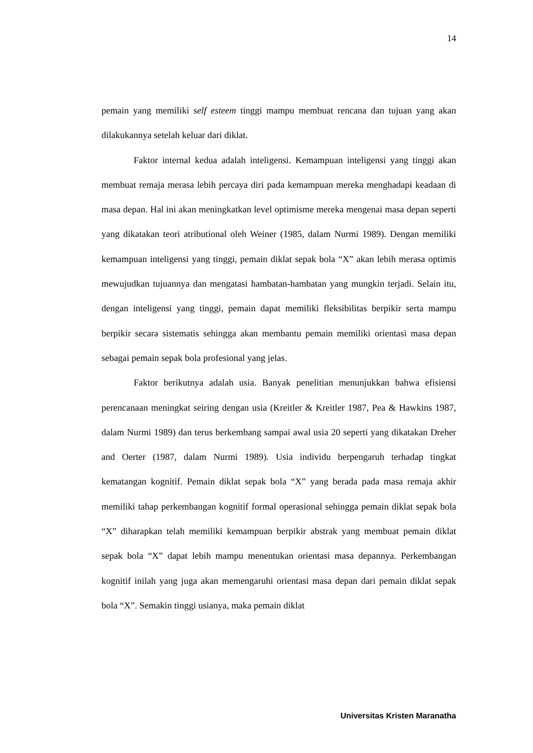14
pemain yang memiliki self esteem tinggi mampu membuat rencana dan tujuan yang akan dilakukannya setelah keluar dari diklat.
Faktor internal kedua adalah inteligensi. Kemampuan inteligensi yang tinggi akan membuat remaja merasa lebih percaya diri pada kemampuan mereka menghadapi keadaan di masa depan. Hal ini akan meningkatkan level optimisme mereka mengenai masa depan seperti yang dikatakan teori atributional oleh Weiner (1985, dalam Nurmi 1989). Dengan memiliki kemampuan inteligensi yang tinggi, pemain diklat sepak bola “X” akan lebih merasa optimis mewujudkan tujuannya dan mengatasi hambatan-hambatan yang mungkin terjadi. Selain itu, dengan inteligensi yang tinggi, pemain dapat memiliki fleksibilitas berpikir serta mampu berpikir secara sistematis sehingga akan membantu pemain memiliki orientasi masa depan sebagai pemain sepak bola profesional yang jelas.
Faktor berikutnya adalah usia. Banyak penelitian menunjukkan bahwa efisiensi perencanaan meningkat seiring dengan usia (Kreitler & Kreitler 1987, Pea & Hawkins 1987, dalam Nurmi 1989) dan terus berkembang sampai awal usia 20 seperti yang dikatakan Dreher and Oerter (1987, dalam Nurmi 1989). Usia individu berpengaruh terhadap tingkat kematangan kognitif. Pemain diklat sepak bola “X” yang berada pada masa remaja akhir memiliki tahap perkembangan kognitif formal operasional sehingga pemain diklat sepak bola “X” diharapkan telah memiliki kemampuan berpikir abstrak yang membuat pemain diklat sepak bola “X” dapat lebih mampu menentukan orientasi masa depannya. Perkembangan kognitif inilah yang juga akan memengaruhi orientasi masa depan dari pemain diklat sepak bola “X”. Semakin tinggi usianya, maka pemain diklat
Universitas Kristen Maranatha